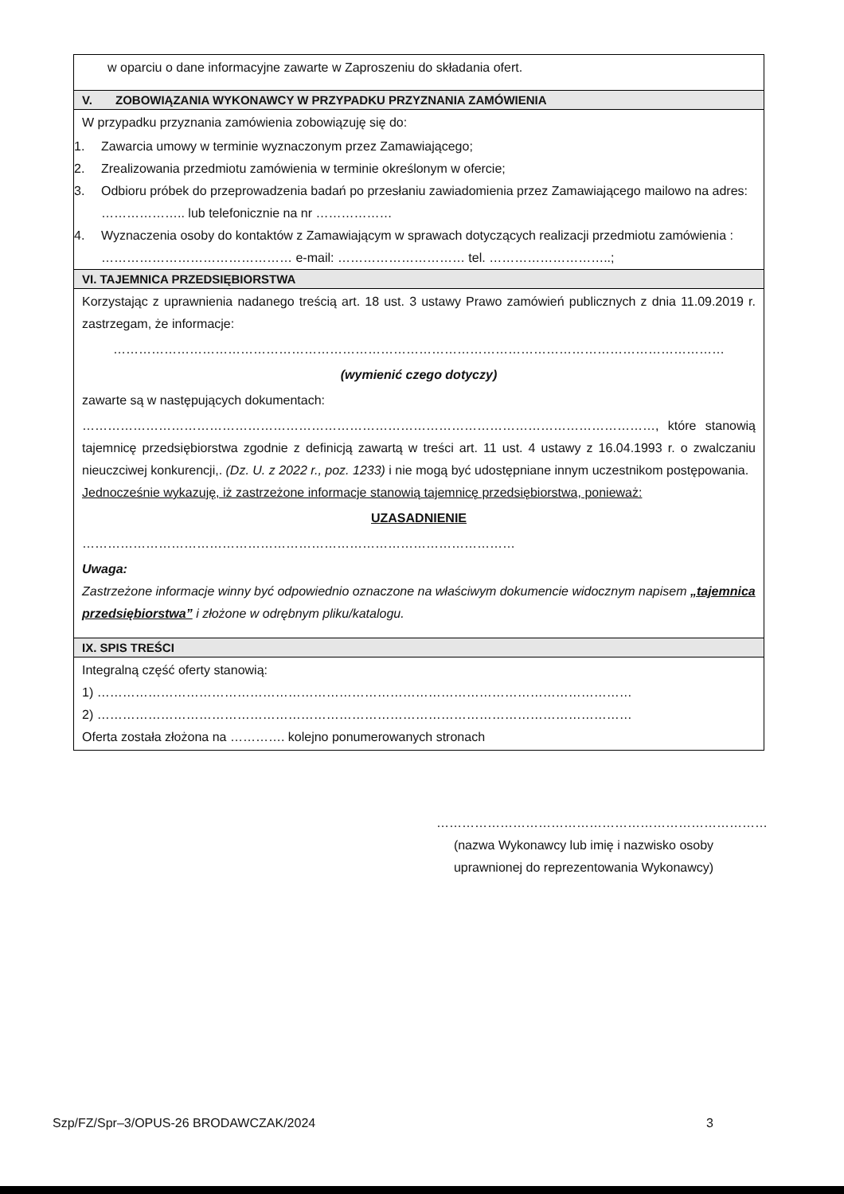w oparciu o dane informacyjne zawarte w Zaproszeniu do składania ofert.
V. ZOBOWIĄZANIA WYKONAWCY W PRZYPADKU PRZYZNANIA ZAMÓWIENIA
W przypadku przyznania zamówienia zobowiązuję się do:
1. Zawarcia umowy w terminie wyznaczonym przez Zamawiającego;
2. Zrealizowania przedmiotu zamówienia w terminie określonym w ofercie;
3. Odbioru próbek do przeprowadzenia badań po przesłaniu zawiadomienia przez Zamawiającego mailowo na adres: ……………….. lub telefonicznie na nr ………………
4. Wyznaczenia osoby do kontaktów z Zamawiającym w sprawach dotyczących realizacji przedmiotu zamówienia : ……………………………………… e-mail: ………………………… tel. ………………………..;
VI. TAJEMNICA PRZEDSIĘBIORSTWA
Korzystając z uprawnienia nadanego treścią art. 18 ust. 3 ustawy Prawo zamówień publicznych z dnia 11.09.2019 r. zastrzegam, że informacje:
………………………………………………………………………………………………………………………………
(wymienić czego dotyczy)
zawarte są w następujących dokumentach:
………………………………………………………………………………………………………………………, które stanowią tajemnicę przedsiębiorstwa zgodnie z definicją zawartą w treści art. 11 ust. 4 ustawy z 16.04.1993 r. o zwalczaniu nieuczciwej konkurencji,. (Dz. U. z 2022 r., poz. 1233) i nie mogą być udostępniane innym uczestnikom postępowania.
Jednocześnie wykazuję, iż zastrzeżone informacje stanowią tajemnicę przedsiębiorstwa, ponieważ:
UZASADNIENIE
…………………………………………………………………………………………
Uwaga:
Zastrzeżone informacje winny być odpowiednio oznaczone na właściwym dokumencie widocznym napisem „tajemnica przedsiębiorstwa” i złożone w odrębnym pliku/katalogu.
IX. SPIS TREŚCI
Integralną część oferty stanowią:
1) ………………………………………………………………………………………………………………
2) ………………………………………………………………………………………………………………
Oferta została złożona na …………. kolejno ponumerowanych stronach
……………………………………………………………………
(nazwa Wykonawcy lub imię i nazwisko osoby uprawnionej do reprezentowania Wykonawcy)
Szp/FZ/Spr–3/OPUS-26 BRODAWCZAK/2024 3